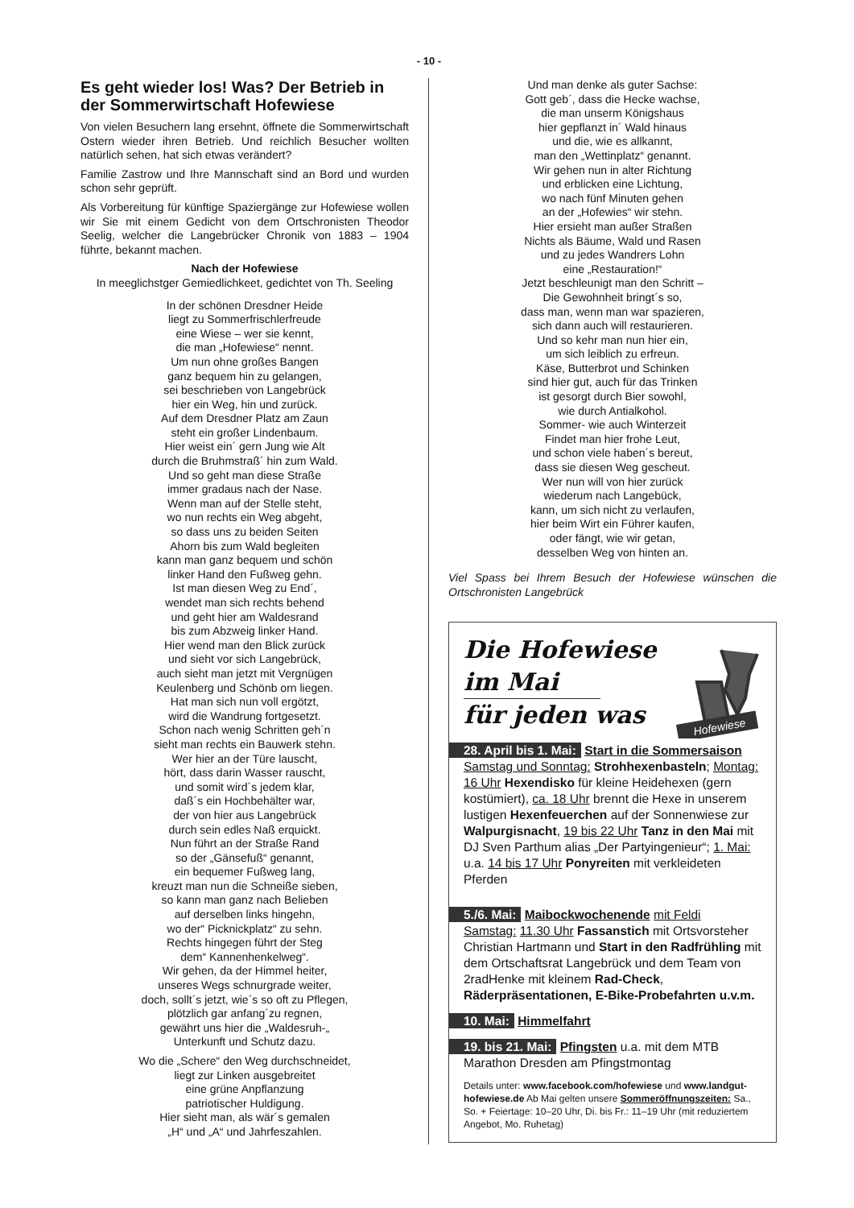- 10 -
Es geht wieder los! Was? Der Betrieb in der Sommerwirtschaft Hofewiese
Von vielen Besuchern lang ersehnt, öffnete die Sommerwirtschaft Ostern wieder ihren Betrieb. Und reichlich Besucher wollten natürlich sehen, hat sich etwas verändert?
Familie Zastrow und Ihre Mannschaft sind an Bord und wurden schon sehr geprüft.
Als Vorbereitung für künftige Spaziergänge zur Hofewiese wollen wir Sie mit einem Gedicht von dem Ortschronisten Theodor Seelig, welcher die Langebrücker Chronik von 1883 – 1904 führte, bekannt machen.
Nach der Hofewiese
In meeglichstger Gemiedlichkeet, gedichtet von Th. Seeling
In der schönen Dresdner Heide
liegt zu Sommerfrischlerfreude
eine Wiese – wer sie kennt,
die man „Hofewiese“ nennt.
Um nun ohne großes Bangen
ganz bequem hin zu gelangen,
sei beschrieben von Langebrück
hier ein Weg, hin und zurück.
Auf dem Dresdner Platz am Zaun
steht ein großer Lindenbaum.
Hier weist ein´ gern Jung wie Alt
durch die Bruhmstraß´ hin zum Wald.
Und so geht man diese Straße
immer gradaus nach der Nase.
Wenn man auf der Stelle steht,
wo nun rechts ein Weg abgeht,
so dass uns zu beiden Seiten
Ahorn bis zum Wald begleiten
kann man ganz bequem und schön
linker Hand den Fußweg gehn.
Ist man diesen Weg zu End´,
wendet man sich rechts behend
und geht hier am Waldesrand
bis zum Abzweig linker Hand.
Hier wend man den Blick zurück
und sieht vor sich Langebrück,
auch sieht man jetzt mit Vergnügen
Keulenberg und Schönb orn liegen.
Hat man sich nun voll ergötzt,
wird die Wandrung fortgesetzt.
Schon nach wenig Schritten geh´n
sieht man rechts ein Bauwerk stehn.
Wer hier an der Türe lauscht,
hört, dass darin Wasser rauscht,
und somit wird´s jedem klar,
daß´s ein Hochbehälter war,
der von hier aus Langebrück
durch sein edles Naß erquickt.
Nun führt an der Straße Rand
so der „Gänsefuß“ genannt,
ein bequemer Fußweg lang,
kreuzt man nun die Schneiße sieben,
so kann man ganz nach Belieben
auf derselben links hingehn,
wo der“ Picknickplatz“ zu sehn.
Rechts hingegen führt der Steg
dem“ Kannenhenkelweg“.
Wir gehen, da der Himmel heiter,
unseres Wegs schnurgrade weiter,
doch, sollt´s jetzt, wie´s so oft zu Pflegen,
plötzlich gar anfang´zu regnen,
gewährt uns hier die „Waldesruh-„
Unterkunft und Schutz dazu.
Wo die „Schere“ den Weg durchschneidet,
liegt zur Linken ausgebreitet
eine grüne Anpflanzung
patriotischer Huldigung.
Hier sieht man, als wär´s gemalen
„H“ und „A“ und Jahrfeszahlen.
Und man denke als guter Sachse:
Gott geb´, dass die Hecke wachse,
die man unserm Königshaus
hier gepflanzt in´ Wald hinaus
und die, wie es allkannt,
man den „Wettinplatz“ genannt.
Wir gehen nun in alter Richtung
und erblicken eine Lichtung,
wo nach fünf Minuten gehen
an der „Hofewies“ wir stehn.
Hier ersieht man außer Straßen
Nichts als Bäume, Wald und Rasen
und zu jedes Wandrers Lohn
eine „Restauration!“
Jetzt beschleunigt man den Schritt –
Die Gewohnheit bringt´s so,
dass man, wenn man war spazieren,
sich dann auch will restaurieren.
Und so kehr man nun hier ein,
um sich leiblich zu erfreun.
Käse, Butterbrot und Schinken
sind hier gut, auch für das Trinken
ist gesorgt durch Bier sowohl,
wie durch Antialkohol.
Sommer- wie auch Winterzeit
Findet man hier frohe Leut,
und schon viele haben´s bereut,
dass sie diesen Weg gescheut.
Wer nun will von hier zurück
wiederum nach Langebück,
kann, um sich nicht zu verlaufen,
hier beim Wirt ein Führer kaufen,
oder fängt, wie wir getan,
desselben Weg von hinten an.
Viel Spass bei Ihrem Besuch der Hofewiese wünschen die Ortschronisten Langebrück
Hofewiese
Die Hofewiese
im Mai
für jeden was
28. April bis 1. Mai: Start in die Sommersaison
Samstag und Sonntag: Strohhexenbasteln; Montag: 16 Uhr Hexendisko für kleine Heidehexen (gern kostümiert), ca. 18 Uhr brennt die Hexe in unserem lustigen Hexenfeuerchen auf der Sonnenwiese zur Walpurgisnacht, 19 bis 22 Uhr Tanz in den Mai mit DJ Sven Parthum alias „Der Partyingenieur“; 1. Mai: u.a. 14 bis 17 Uhr Ponyreiten mit verkleideten Pferden
5./6. Mai: Maibockwochenende mit Feldi
Samstag: 11.30 Uhr Fassanstich mit Ortsvorsteher Christian Hartmann und Start in den Radfrühling mit dem Ortschaftsrat Langebrück und dem Team von 2radHenke mit kleinem Rad-Check, Räderpräsentationen, E-Bike-Probefahrten u.v.m.
10. Mai: Himmelfahrt
19. bis 21. Mai: Pfingsten u.a. mit dem MTB Marathon Dresden am Pfingstmontag
Details unter: www.facebook.com/hofewiese und www.landgut-hofewiese.de Ab Mai gelten unsere Sommeröffnungszeiten: Sa., So. + Feiertage: 10–20 Uhr, Di. bis Fr.: 11–19 Uhr (mit reduziertem Angebot, Mo. Ruhetag)